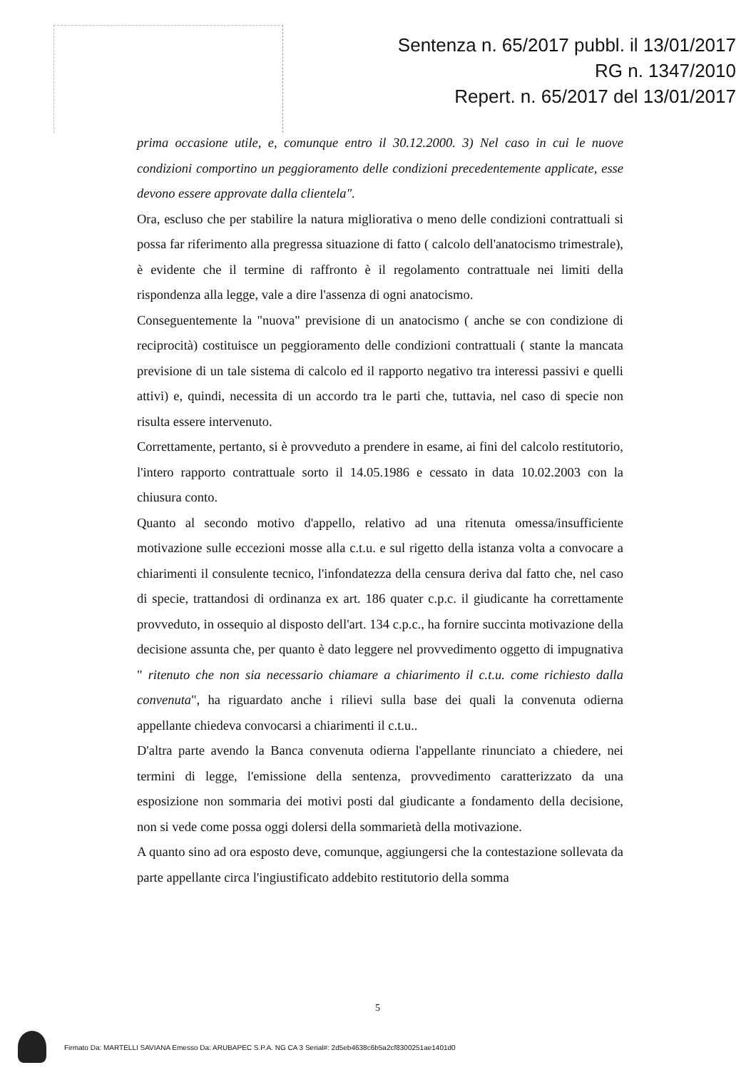Sentenza n. 65/2017 pubbl. il 13/01/2017
RG n. 1347/2010
Repert. n. 65/2017 del 13/01/2017
prima occasione utile, e, comunque entro il 30.12.2000. 3) Nel caso in cui le nuove condizioni comportino un peggioramento delle condizioni precedentemente applicate, esse devono essere approvate dalla clientela".
Ora, escluso che per stabilire la natura migliorativa o meno delle condizioni contrattuali si possa far riferimento alla pregressa situazione di fatto ( calcolo dell'anatocismo trimestrale), è evidente che il termine di raffronto è il regolamento contrattuale nei limiti della rispondenza alla legge, vale a dire l'assenza di ogni anatocismo.
Conseguentemente la "nuova" previsione di un anatocismo ( anche se con condizione di reciprocità) costituisce un peggioramento delle condizioni contrattuali ( stante la mancata previsione di un tale sistema di calcolo ed il rapporto negativo tra interessi passivi e quelli attivi) e, quindi, necessita di un accordo tra le parti che, tuttavia, nel caso di specie non risulta essere intervenuto.
Correttamente, pertanto, si è provveduto a prendere in esame, ai fini del calcolo restitutorio, l'intero rapporto contrattuale sorto il 14.05.1986 e cessato in data 10.02.2003 con la chiusura conto.
Quanto al secondo motivo d'appello, relativo ad una ritenuta omessa/insufficiente motivazione sulle eccezioni mosse alla c.t.u. e sul rigetto della istanza volta a convocare a chiarimenti il consulente tecnico, l'infondatezza della censura deriva dal fatto che, nel caso di specie, trattandosi di ordinanza ex art. 186 quater c.p.c. il giudicante ha correttamente provveduto, in ossequio al disposto dell'art. 134 c.p.c., ha fornire succinta motivazione della decisione assunta che, per quanto è dato leggere nel provvedimento oggetto di impugnativa " ritenuto che non sia necessario chiamare a chiarimento il c.t.u. come richiesto dalla convenuta", ha riguardato anche i rilievi sulla base dei quali la convenuta odierna appellante chiedeva convocarsi a chiarimenti il c.t.u..
D'altra parte avendo la Banca convenuta odierna l'appellante rinunciato a chiedere, nei termini di legge, l'emissione della sentenza, provvedimento caratterizzato da una esposizione non sommaria dei motivi posti dal giudicante a fondamento della decisione, non si vede come possa oggi dolersi della sommarietà della motivazione.
A quanto sino ad ora esposto deve, comunque, aggiungersi che la contestazione sollevata da parte appellante circa l'ingiustificato addebito restitutorio della somma
5
Firmato Da: MARTELLI SAVIANA Emesso Da: ARUBAPEC S.P.A. NG CA 3 Serial#: 2d5eb4638c6b5a2cf8300251ae1401d0